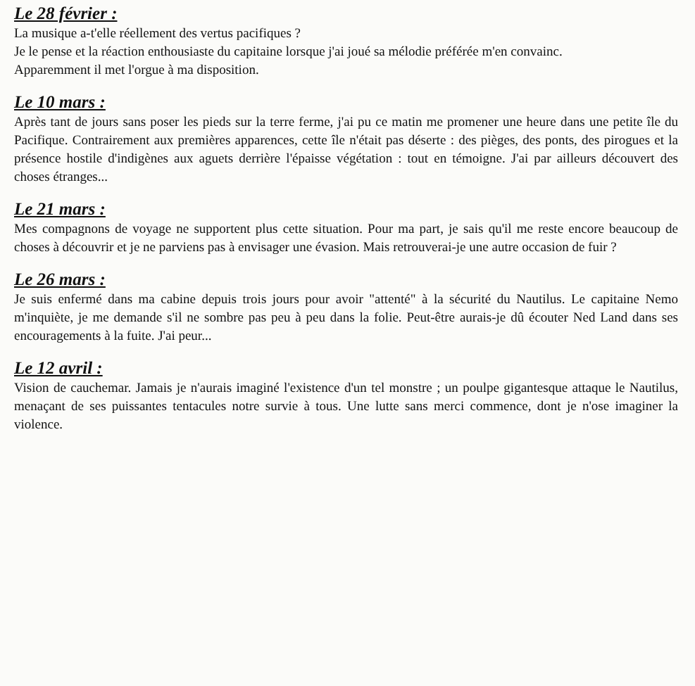Le 28 février :
La musique a-t'elle réellement des vertus pacifiques ?
Je le pense et la réaction enthousiaste du capitaine lorsque j'ai joué sa mélodie préférée m'en convainc.
Apparemment il met l'orgue à ma disposition.
Le 10 mars :
Après tant de jours sans poser les pieds sur la terre ferme, j'ai pu ce matin me promener une heure dans une petite île du Pacifique. Contrairement aux premières apparences, cette île n'était pas déserte : des pièges, des ponts, des pirogues et la présence hostile d'indigènes aux aguets derrière l'épaisse végétation : tout en témoigne. J'ai par ailleurs découvert des choses étranges...
Le 21 mars :
Mes compagnons de voyage ne supportent plus cette situation. Pour ma part, je sais qu'il me reste encore beaucoup de choses à découvrir et je ne parviens pas à envisager une évasion. Mais retrouverai-je une autre occasion de fuir ?
Le 26 mars :
Je suis enfermé dans ma cabine depuis trois jours pour avoir "attenté" à la sécurité du Nautilus. Le capitaine Nemo m'inquiète, je me demande s'il ne sombre pas peu à peu dans la folie. Peut-être aurais-je dû écouter Ned Land dans ses encouragements à la fuite. J'ai peur...
Le 12 avril :
Vision de cauchemar. Jamais je n'aurais imaginé l'existence d'un tel monstre ; un poulpe gigantesque attaque le Nautilus, menaçant de ses puissantes tentacules notre survie à tous. Une lutte sans merci commence, dont je n'ose imaginer la violence.